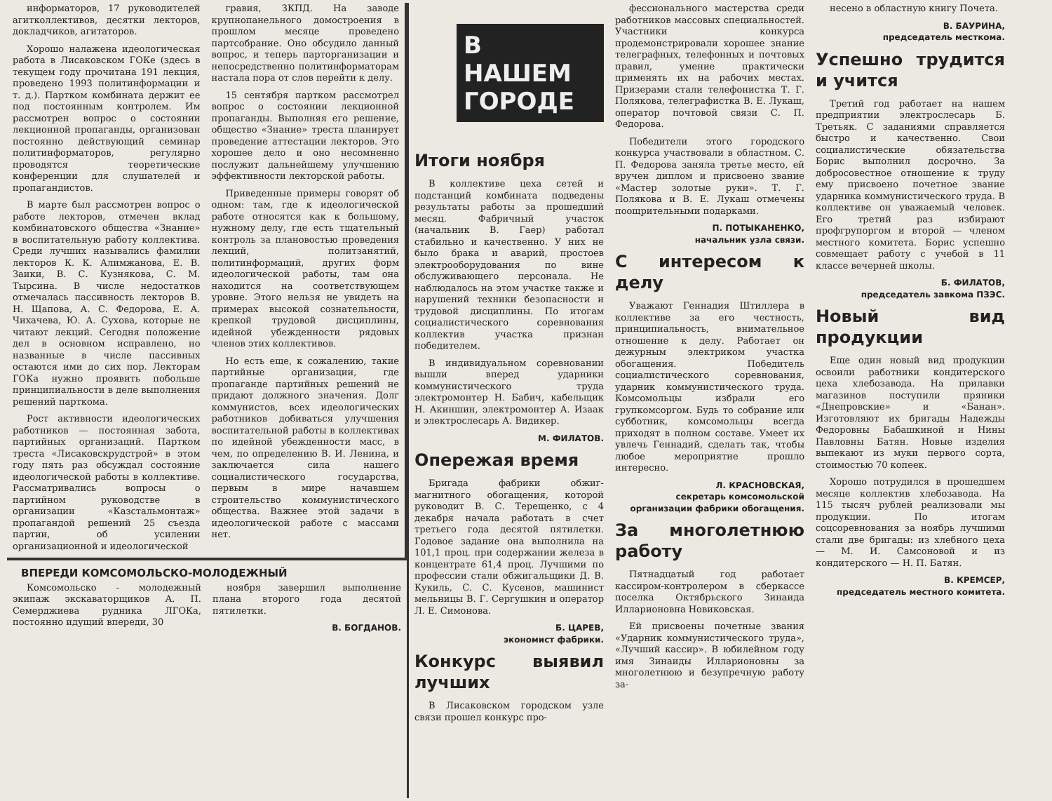информаторов, 17 руководителей агитколлективов, десятки лекторов, докладчиков, агитаторов.
Хорошо налажена идеологическая работа в Лисаковском ГОКе (здесь в текущем году прочитана 191 лекция, проведено 1993 политинформации и т. д.). Партком комбината держит ее под постоянным контролем. Им рассмотрен вопрос о состоянии лекционной пропаганды, организован постоянно действующий семинар политинформаторов, регулярно проводятся теоретические конференции для слушателей и пропагандистов.
В марте был рассмотрен вопрос о работе лекторов, отмечен вклад комбинатовского общества «Знание» в воспитательную работу коллектива. Среди лучших назывались фамилии лекторов К. К. Алимжанова, Е. В. Заики, В. С. Кузнякова, С. М. Тырсина. В числе недостатков отмечалась пассивность лекторов В. Н. Щапова, А. С. Федорова, Е. А. Чихачева, Ю. А. Сухова, которые не читают лекций. Сегодня положение дел в основном исправлено, но названные в числе пассивных остаются ими до сих пор. Лекторам ГОКа нужно проявить побольше принципиальности в деле выполнения решений парткома.
Рост активности идеологических работников — постоянная забота, партийных организаций. Партком треста «Лисаковскрудстрой» в этом году пять раз обсуждал состояние идеологической работы в коллективе. Рассматривались вопросы о партийном руководстве в организации «Казстальмонтаж» пропагандой решений 25 съезда партии, об усилении организационной и идеологической
гравия, ЗКПД. На заводе крупнопанельного домостроения в прошлом месяце проведено партсобрание. Оно обсудило данный вопрос, и теперь парторганизации и непосредственно политинформаторам настала пора от слов перейти к делу.
15 сентября партком рассмотрел вопрос о состоянии лекционной пропаганды. Выполняя его решение, общество «Знание» треста планирует проведение аттестации лекторов. Это хорошее дело и оно несомненно послужит дальнейшему улучшению эффективности лекторской работы.
Приведенные примеры говорят об одном: там, где к идеологической работе относятся как к большому, нужному делу, где есть тщательный контроль за плановостью проведения лекций, политзанятий, политинформаций, других форм идеологической работы, там она находится на соответствующем уровне. Этого нельзя не увидеть на примерах высокой сознательности, крепкой трудовой дисциплины, идейной убежденности рядовых членов этих коллективов.
Но есть еще, к сожалению, такие партийные организации, где пропаганде партийных решений не придают должного значения. Долг коммунистов, всех идеологических работников добиваться улучшения воспитательной работы в коллективах по идейной убежденности масс, в чем, по определению В. И. Ленина, и заключается сила нашего социалистического государства, первым в мире начавшем строительство коммунистического общества. Важнее этой задачи в идеологической работе с массами нет.
ВПЕРЕДИ КОМСОМОЛЬСКО-МОЛОДЕЖНЫЙ
Комсомольско - молодежный экипаж экскаваторщиков А. П. Семерджиева рудника ЛГОКа, постоянно идущий впереди, 30
ноября завершил выполнение плана второго года десятой пятилетки.
В. БОГДАНОВ.
В НАШЕМ ГОРОДЕ
Итоги ноября
В коллективе цеха сетей и подстанций комбината подведены результаты работы за прошедший месяц. Фабричный участок (начальник В. Гаер) работал стабильно и качественно. У них не было брака и аварий, простоев электрооборудования по вине обслуживающего персонала. Не наблюдалось на этом участке также и нарушений техники безопасности и трудовой дисциплины. По итогам социалистического соревнования коллектив участка признан победителем.
В индивидуальном соревновании вышли вперед ударники коммунистического труда электромонтер Н. Бабич, кабельщик Н. Акиншин, электромонтер А. Изаак и электрослесарь А. Видикер.
М. ФИЛАТОВ.
Опережая время
Бригада фабрики обжиг-магнитного обогащения, которой руководит В. С. Терещенко, с 4 декабря начала работать в счет третьего года десятой пятилетки. Годовое задание она выполнила на 101,1 проц. при содержании железа в концентрате 61,4 проц. Лучшими по профессии стали обжигальщики Д. В. Кукиль, С. С. Кусенов, машинист мельницы В. Г. Сергушкин и оператор Л. Е. Симонова.
Б. ЦАРЕВ,
экономист фабрики.
Конкурс выявил лучших
В Лисаковском городском узле связи прошел конкурс про-
фессионального мастерства среди работников массовых специальностей. Участники конкурса продемонстрировали хорошее знание телеграфных, телефонных и почтовых правил, умение практически применять их на рабочих местах. Призерами стали телефонистка Т. Г. Полякова, телеграфистка В. Е. Лукаш, оператор почтовой связи С. П. Федорова.
Победители этого городского конкурса участвовали в областном. С. П. Федорова заняла третье место, ей вручен диплом и присвоено звание «Мастер золотые руки». Т. Г. Полякова и В. Е. Лукаш отмечены поощрительными подарками.
П. ПОТЫКАНЕНКО,
начальник узла связи.
С интересом к делу
Уважают Геннадия Штиллера в коллективе за его честность, принципиальность, внимательное отношение к делу. Работает он дежурным электриком участка обогащения. Победитель социалистического соревнования, ударник коммунистического труда. Комсомольцы избрали его групкомсоргом. Будь то собрание или субботник, комсомольцы всегда приходят в полном составе. Умеет их увлечь Геннадий, сделать так, чтобы любое мероприятие прошло интересно.
Л. КРАСНОВСКАЯ,
секретарь комсомольской организации фабрики обогащения.
За многолетнюю работу
Пятнадцатый год работает кассиром-контролером в сберкассе поселка Октябрьского Зинаида Илларионовна Новиковская.
Ей присвоены почетные звания «Ударник коммунистического труда», «Лучший кассир». В юбилейном году имя Зинаиды Илларионовны за многолетнюю и безупречную работу за-
несено в областную книгу Почета.
В. БАУРИНА,
председатель месткома.
Успешно трудится и учится
Третий год работает на нашем предприятии электрослесарь Б. Третьяк. С заданиями справляется быстро и качественно. Свои социалистические обязательства Борис выполнил досрочно. За добросовестное отношение к труду ему присвоено почетное звание ударника коммунистического труда. В коллективе он уважаемый человек. Его третий раз избирают профгрупоргом и второй — членом местного комитета. Борис успешно совмещает работу с учебой в 11 классе вечерней школы.
Б. ФИЛАТОВ,
председатель завкома ПЗЭС.
Новый вид продукции
Еще один новый вид продукции освоили работники кондитерского цеха хлебозавода. На прилавки магазинов поступили пряники «Днепровские» и «Банан». Изготовляют их бригады Надежды Федоровны Бабашкиной и Нины Павловны Батян. Новые изделия выпекают из муки первого сорта, стоимостью 70 копеек.
Хорошо потрудился в прошедшем месяце коллектив хлебозавода. На 115 тысяч рублей реализовали мы продукции. По итогам соцсоревнования за ноябрь лучшими стали две бригады: из хлебного цеха — М. И. Самсоновой и из кондитерского — Н. П. Батян.
В. КРЕМСЕР,
председатель местного комитета.